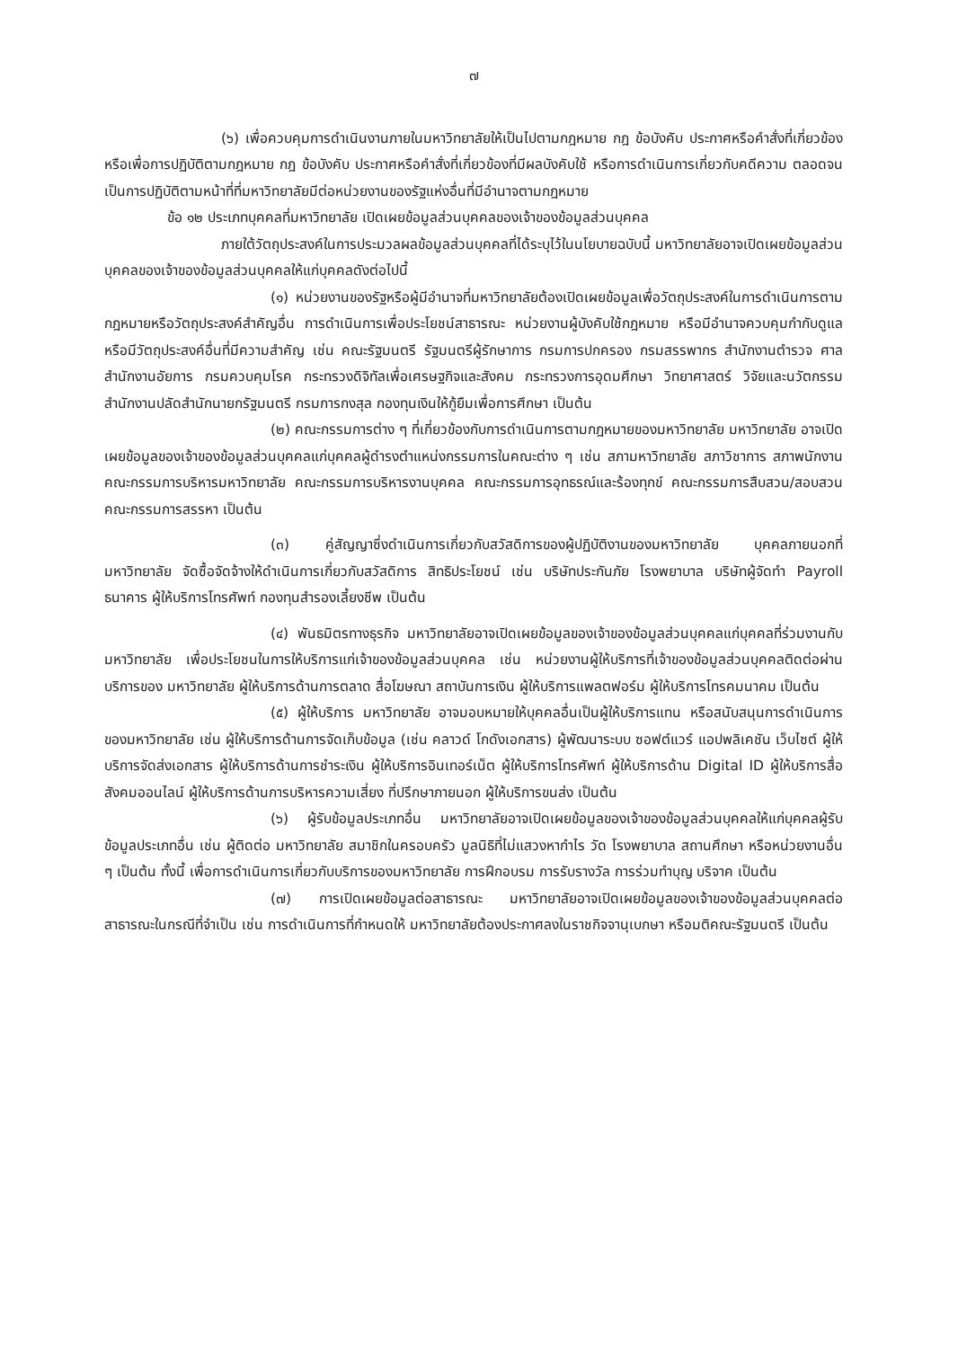๗
(๖) เพื่อควบคุมการดำเนินงานภายในมหาวิทยาลัยให้เป็นไปตามกฎหมาย กฎ ข้อบังคับ ประกาศหรือคำสั่งที่เกี่ยวข้อง หรือเพื่อการปฏิบัติตามกฎหมาย กฎ ข้อบังคับ ประกาศหรือคำสั่งที่เกี่ยวข้องที่มีผลบังคับใช้ หรือการดำเนินการเกี่ยวกับคดีความ ตลอดจนเป็นการปฏิบัติตามหน้าที่ที่มหาวิทยาลัยมีต่อหน่วยงานของรัฐแห่งอื่นที่มีอำนาจตามกฎหมาย
ข้อ ๑๒ ประเภทบุคคลที่มหาวิทยาลัย เปิดเผยข้อมูลส่วนบุคคลของเจ้าของข้อมูลส่วนบุคคล
ภายใต้วัตถุประสงค์ในการประมวลผลข้อมูลส่วนบุคคลที่ได้ระบุไว้ในนโยบายฉบับนี้ มหาวิทยาลัยอาจเปิดเผยข้อมูลส่วนบุคคลของเจ้าของข้อมูลส่วนบุคคลให้แก่บุคคลดังต่อไปนี้
(๑) หน่วยงานของรัฐหรือผู้มีอำนาจที่มหาวิทยาลัยต้องเปิดเผยข้อมูลเพื่อวัตถุประสงค์ในการดำเนินการตามกฎหมายหรือวัตถุประสงค์สำคัญอื่น การดำเนินการเพื่อประโยชน์สาธารณะ หน่วยงานผู้บังคับใช้กฎหมาย หรือมีอำนาจควบคุมกำกับดูแลหรือมีวัตถุประสงค์อื่นที่มีความสำคัญ เช่น คณะรัฐมนตรี รัฐมนตรีผู้รักษาการ กรมการปกครอง กรมสรรพากร สำนักงานตำรวจ ศาล สำนักงานอัยการ กรมควบคุมโรค กระทรวงดิจิทัลเพื่อเศรษฐกิจและสังคม กระทรวงการอุดมศึกษา วิทยาศาสตร์ วิจัยและนวัตกรรม สำนักงานปลัดสำนักนายกรัฐมนตรี กรมการกงสุล กองทุนเงินให้กู้ยืมเพื่อการศึกษา เป็นต้น
(๒) คณะกรรมการต่าง ๆ ที่เกี่ยวข้องกับการดำเนินการตามกฎหมายของมหาวิทยาลัย มหาวิทยาลัย อาจเปิดเผยข้อมูลของเจ้าของข้อมูลส่วนบุคคลแก่บุคคลผู้ดำรงตำแหน่งกรรมการในคณะต่าง ๆ เช่น สภามหาวิทยาลัย สภาวิชาการ สภาพนักงาน คณะกรรมการบริหารมหาวิทยาลัย คณะกรรมการบริหารงานบุคคล คณะกรรมการอุทธรณ์และร้องทุกข์ คณะกรรมการสืบสวน/สอบสวน คณะกรรมการสรรหา เป็นต้น
(๓) คู่สัญญาซึ่งดำเนินการเกี่ยวกับสวัสดิการของผู้ปฏิบัติงานของมหาวิทยาลัย บุคคลภายนอกที่มหาวิทยาลัย จัดซื้อจัดจ้างให้ดำเนินการเกี่ยวกับสวัสดิการ สิทธิประโยชน์ เช่น บริษัทประกันภัย โรงพยาบาล บริษัทผู้จัดทำ Payroll ธนาคาร ผู้ให้บริการโทรศัพท์ กองทุนสำรองเลี้ยงชีพ เป็นต้น
(๔) พันธมิตรทางธุรกิจ มหาวิทยาลัยอาจเปิดเผยข้อมูลของเจ้าของข้อมูลส่วนบุคคลแก่บุคคลที่ร่วมงานกับ มหาวิทยาลัย เพื่อประโยชนในการให้บริการแก่เจ้าของข้อมูลส่วนบุคคล เช่น หน่วยงานผู้ให้บริการที่เจ้าของข้อมูลส่วนบุคคลติดต่อผ่านบริการของ มหาวิทยาลัย ผู้ให้บริการด้านการตลาด สื่อโฆษณา สถาบันการเงิน ผู้ให้บริการแพลตฟอร์ม ผู้ให้บริการโทรคมนาคม เป็นต้น
(๕) ผู้ให้บริการ มหาวิทยาลัย อาจมอบหมายให้บุคคลอื่นเป็นผู้ให้บริการแทน หรือสนับสนุนการดำเนินการของมหาวิทยาลัย เช่น ผู้ให้บริการด้านการจัดเก็บข้อมูล (เช่น คลาวด์ โกดังเอกสาร) ผู้พัฒนาระบบ ซอฟต์แวร์ แอปพลิเคชัน เว็บไซต์ ผู้ให้บริการจัดส่งเอกสาร ผู้ให้บริการด้านการชำระเงิน ผู้ให้บริการอินเทอร์เน็ต ผู้ให้บริการโทรศัพท์ ผู้ให้บริการด้าน Digital ID ผู้ให้บริการสื่อสังคมออนไลน์ ผู้ให้บริการด้านการบริหารความเสี่ยง ที่ปรึกษาภายนอก ผู้ให้บริการขนส่ง เป็นต้น
(๖) ผู้รับข้อมูลประเภทอื่น มหาวิทยาลัยอาจเปิดเผยข้อมูลของเจ้าของข้อมูลส่วนบุคคลให้แก่บุคคลผู้รับข้อมูลประเภทอื่น เช่น ผู้ติดต่อ มหาวิทยาลัย สมาชิกในครอบครัว มูลนิธิที่ไม่แสวงหากำไร วัด โรงพยาบาล สถานศึกษา หรือหน่วยงานอื่น ๆ เป็นต้น ทั้งนี้ เพื่อการดำเนินการเกี่ยวกับบริการของมหาวิทยาลัย การฝึกอบรม การรับรางวัล การร่วมทำบุญ บริจาค เป็นต้น
(๗) การเปิดเผยข้อมูลต่อสาธารณะ มหาวิทยาลัยอาจเปิดเผยข้อมูลของเจ้าของข้อมูลส่วนบุคคลต่อสาธารณะในกรณีที่จำเป็น เช่น การดำเนินการที่กำหนดให้ มหาวิทยาลัยต้องประกาศลงในราชกิจจานุเบกษา หรือมติคณะรัฐมนตรี เป็นต้น